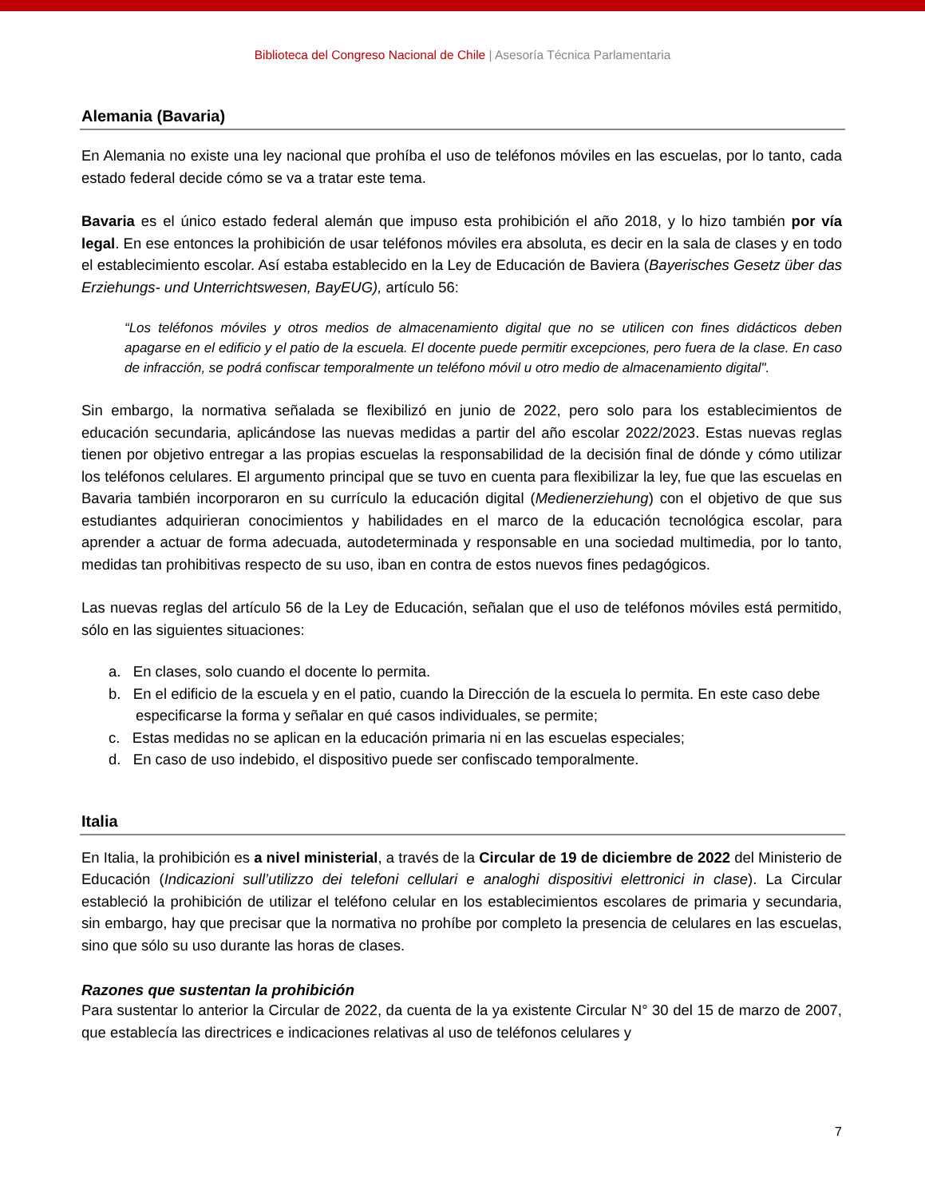Biblioteca del Congreso Nacional de Chile | Asesoría Técnica Parlamentaria
Alemania (Bavaria)
En Alemania no existe una ley nacional que prohíba el uso de teléfonos móviles en las escuelas, por lo tanto, cada estado federal decide cómo se va a tratar este tema.
Bavaria es el único estado federal alemán que impuso esta prohibición el año 2018, y lo hizo también por vía legal. En ese entonces la prohibición de usar teléfonos móviles era absoluta, es decir en la sala de clases y en todo el establecimiento escolar. Así estaba establecido en la Ley de Educación de Baviera (Bayerisches Gesetz über das Erziehungs- und Unterrichtswesen, BayEUG), artículo 56:
“Los teléfonos móviles y otros medios de almacenamiento digital que no se utilicen con fines didácticos deben apagarse en el edificio y el patio de la escuela. El docente puede permitir excepciones, pero fuera de la clase. En caso de infracción, se podrá confiscar temporalmente un teléfono móvil u otro medio de almacenamiento digital".
Sin embargo, la normativa señalada se flexibilizó en junio de 2022, pero solo para los establecimientos de educación secundaria, aplicándose las nuevas medidas a partir del año escolar 2022/2023. Estas nuevas reglas tienen por objetivo entregar a las propias escuelas la responsabilidad de la decisión final de dónde y cómo utilizar los teléfonos celulares. El argumento principal que se tuvo en cuenta para flexibilizar la ley, fue que las escuelas en Bavaria también incorporaron en su currículo la educación digital (Medienerziehung) con el objetivo de que sus estudiantes adquirieran conocimientos y habilidades en el marco de la educación tecnológica escolar, para aprender a actuar de forma adecuada, autodeterminada y responsable en una sociedad multimedia, por lo tanto, medidas tan prohibitivas respecto de su uso, iban en contra de estos nuevos fines pedagógicos.
Las nuevas reglas del artículo 56 de la Ley de Educación, señalan que el uso de teléfonos móviles está permitido, sólo en las siguientes situaciones:
a. En clases, solo cuando el docente lo permita.
b. En el edificio de la escuela y en el patio, cuando la Dirección de la escuela lo permita. En este caso debe especificarse la forma y señalar en qué casos individuales, se permite;
c. Estas medidas no se aplican en la educación primaria ni en las escuelas especiales;
d. En caso de uso indebido, el dispositivo puede ser confiscado temporalmente.
Italia
En Italia, la prohibición es a nivel ministerial, a través de la Circular de 19 de diciembre de 2022 del Ministerio de Educación (Indicazioni sull’utilizzo dei telefoni cellulari e analoghi dispositivi elettronici in clase). La Circular estableció la prohibición de utilizar el teléfono celular en los establecimientos escolares de primaria y secundaria, sin embargo, hay que precisar que la normativa no prohíbe por completo la presencia de celulares en las escuelas, sino que sólo su uso durante las horas de clases.
Razones que sustentan la prohibición
Para sustentar lo anterior la Circular de 2022, da cuenta de la ya existente Circular N° 30 del 15 de marzo de 2007, que establecía las directrices e indicaciones relativas al uso de teléfonos celulares y
7